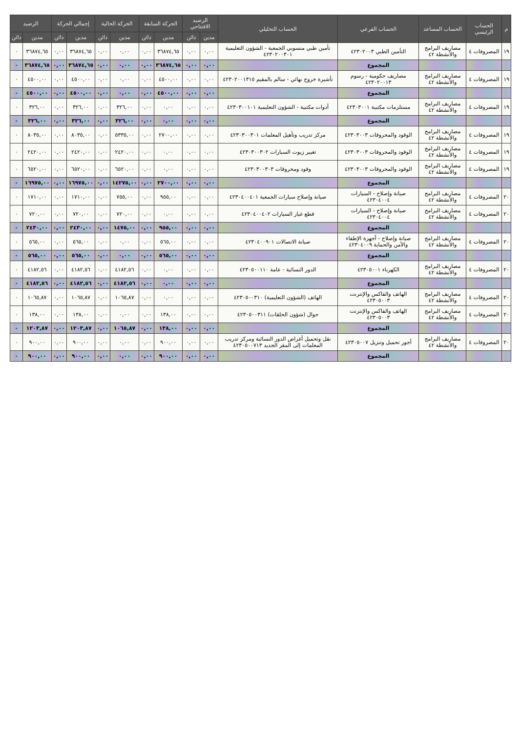| م | الحساب الرئيسي | الحساب المساعد | الحساب الفرعي | الحساب التحليلي | الرصيد الافتتاحي | | الحركة السابقة | | الحركة الحالية | | إجمالي الحركة | | الرصيد | |
| --- | --- | --- | --- | --- | --- | --- | --- | --- | --- | --- | --- | --- | --- | --- |
| | | | | | مدين | دائن | مدين | دائن | مدين | دائن | مدين | دائن | مدين | دائن |
| ١٩ | المصروفات ٤ | مصاريف البرامج والأنشطة ٤٢ | التأمين الطبي ٤٢٣٠٢٠٠٣ | تأمين طبي منسوبي الجمعية - الشؤون التعليمية ٤٢٣٠٢٠٠٣٠١ | ٠,٠٠ | ٠,٠٠ | ٣٦٨٧٤,٦٥ | ٠,٠٠ | ٠,٠٠ | ٠,٠٠ | ٣٦٨٧٤,٦٥ | ٠,٠٠ | ٣٦٨٧٤,٦٥ | ٠ |
| | | | المجموع | | ٠,٠٠ | ٠,٠٠ | ٣٦٨٧٤,٦٥ | ٠,٠٠ | ٠,٠٠ | ٠,٠٠ | ٣٦٨٧٤,٦٥ | ٠,٠٠ | ٣٦٨٧٤,٦٥ | ٠ |
| ١٩ | المصروفات ٤ | مصاريف البرامج والأنشطة ٤٢ | مصاريف حكومية - رسوم ٤٢٣٠٢٠٠١٣ | تأشيرة خروج نهائي - سالم بالمقيم ٤٢٣٠٢٠٠١٣١٥ | ٠,٠٠ | ٠,٠٠ | ٤٥٠٠,٠٠ | ٠,٠٠ | ٠,٠٠ | ٠,٠٠ | ٤٥٠٠,٠٠ | ٠,٠٠ | ٤٥٠٠,٠٠ | ٠ |
| | | | المجموع | | ٠,٠٠ | ٠,٠٠ | ٤٥٠٠,٠٠ | ٠,٠٠ | ٠,٠٠ | ٠,٠٠ | ٤٥٠٠,٠٠ | ٠,٠٠ | ٤٥٠٠,٠٠ | ٠ |
| ١٩ | المصروفات ٤ | مصاريف البرامج والأنشطة ٤٢ | مستلزمات مكتبية ٤٢٣٠٣٠٠١ | أدوات مكتبية - الشؤون التعليمية ٤٢٣٠٣٠٠١٠١ | ٠,٠٠ | ٠,٠٠ | ٠,٠٠ | ٠,٠٠ | ٣٢٦,٠٠ | ٠,٠٠ | ٣٢٦,٠٠ | ٠,٠٠ | ٣٢٦,٠٠ | ٠ |
| | | | المجموع | | ٠,٠٠ | ٠,٠٠ | ٠,٠٠ | ٠,٠٠ | ٣٢٦,٠٠ | ٠,٠٠ | ٣٢٦,٠٠ | ٠,٠٠ | ٣٢٦,٠٠ | ٠ |
| ١٩ | المصروفات ٤ | مصاريف البرامج والأنشطة ٤٢ | الوقود والمحروقات ٤٢٣٠٣٠٠٣ | مركز تدريب وتأهيل المعلمات ٤٢٣٠٣٠٠٣٠١ | ٠,٠٠ | ٠,٠٠ | ٢٧٠٠,٠٠ | ٠,٠٠ | ٥٣٣٥,٠٠ | ٠,٠٠ | ٨٠٣٥,٠٠ | ٠,٠٠ | ٨٠٣٥,٠٠ | ٠ |
| ١٩ | المصروفات ٤ | مصاريف البرامج والأنشطة ٤٢ | الوقود والمحروقات ٤٢٣٠٣٠٠٣ | تغيير زيوت السيارات ٤٢٣٠٣٠٠٣٠٢ | ٠,٠٠ | ٠,٠٠ | ٠,٠٠ | ٠,٠٠ | ٢٤٢٠,٠٠ | ٠,٠٠ | ٢٤٢٠,٠٠ | ٠,٠٠ | ٢٤٢٠,٠٠ | ٠ |
| ١٩ | المصروفات ٤ | مصاريف البرامج والأنشطة ٤٢ | الوقود والمحروقات ٤٢٣٠٣٠٠٣ | وقود ومحروقات ٤٢٣٠٣٠٠٣٠٣ | ٠,٠٠ | ٠,٠٠ | ٠,٠٠ | ٠,٠٠ | ٦٥٢٠,٠٠ | ٠,٠٠ | ٦٥٢٠,٠٠ | ٠,٠٠ | ٦٥٢٠,٠٠ | ٠ |
| | | | المجموع | | ٠,٠٠ | ٠,٠٠ | ٢٧٠٠,٠٠ | ٠,٠٠ | ١٤٢٧٥,٠٠ | ٠,٠٠ | ١٦٩٧٥,٠٠ | ٠,٠٠ | ١٦٩٧٥,٠٠ | ٠ |
| ٢٠ | المصروفات ٤ | مصاريف البرامج والأنشطة ٤٢ | صيانة وإصلاح - السيارات ٤٢٣٠٤٠٠٤ | صيانة وإصلاح سيارات الجمعية ٤٢٣٠٤٠٠٤٠١ | ٠,٠٠ | ٠,٠٠ | ٩٥٥,٠٠ | ٠,٠٠ | ٧٥٥,٠٠ | ٠,٠٠ | ١٧١٠,٠٠ | ٠,٠٠ | ١٧١٠,٠٠ | ٠ |
| ٢٠ | المصروفات ٤ | مصاريف البرامج والأنشطة ٤٢ | صيانة وإصلاح - السيارات ٤٢٣٠٤٠٠٤ | قطع غيار السيارات ٤٢٣٠٤٠٠٤٠٢ | ٠,٠٠ | ٠,٠٠ | ٠,٠٠ | ٠,٠٠ | ٧٢٠,٠٠ | ٠,٠٠ | ٧٢٠,٠٠ | ٠,٠٠ | ٧٢٠,٠٠ | ٠ |
| | | | المجموع | | ٠,٠٠ | ٠,٠٠ | ٩٥٥,٠٠ | ٠,٠٠ | ١٤٧٥,٠٠ | ٠,٠٠ | ٢٤٣٠,٠٠ | ٠,٠٠ | ٢٤٣٠,٠٠ | ٠ |
| ٢٠ | المصروفات ٤ | مصاريف البرامج والأنشطة ٤٢ | صيانة وإصلاح - أجهزة الإطفاء والأمن والحماية ٤٢٣٠٤٠٠٩ | صيانة الاتصالات ٤٢٣٠٤٠٠٩٠١ | ٠,٠٠ | ٠,٠٠ | ٥٦٥,٠٠ | ٠,٠٠ | ٠,٠٠ | ٠,٠٠ | ٥٦٥,٠٠ | ٠,٠٠ | ٥٦٥,٠٠ | ٠ |
| | | | المجموع | | ٠,٠٠ | ٠,٠٠ | ٥٦٥,٠٠ | ٠,٠٠ | ٠,٠٠ | ٠,٠٠ | ٥٦٥,٠٠ | ٠,٠٠ | ٥٦٥,٠٠ | ٠ |
| ٢٠ | المصروفات ٤ | مصاريف البرامج والأنشطة ٤٢ | الكهرباء ٤٢٣٠٥٠٠١ | الدور النسائية - عامة ٤٢٣٠٥٠٠١١٠ | ٠,٠٠ | ٠,٠٠ | ٠,٠٠ | ٠,٠٠ | ٤١٨٢,٥٦ | ٠,٠٠ | ٤١٨٢,٥٦ | ٠,٠٠ | ٤١٨٢,٥٦ | ٠ |
| | | | المجموع | | ٠,٠٠ | ٠,٠٠ | ٠,٠٠ | ٠,٠٠ | ٤١٨٢,٥٦ | ٠,٠٠ | ٤١٨٢,٥٦ | ٠,٠٠ | ٤١٨٢,٥٦ | ٠ |
| ٢٠ | المصروفات ٤ | مصاريف البرامج والأنشطة ٤٢ | الهاتف والفاكس والإنترنت ٤٢٣٠٥٠٠٣ | الهاتف (الشؤون التعليمية) ٤٢٣٠٥٠٠٣١٠ | ٠,٠٠ | ٠,٠٠ | ٠,٠٠ | ٠,٠٠ | ١٠٦٥,٨٧ | ٠,٠٠ | ١٠٦٥,٨٧ | ٠,٠٠ | ١٠٦٥,٨٧ | ٠ |
| ٢٠ | المصروفات ٤ | مصاريف البرامج والأنشطة ٤٢ | الهاتف والفاكس والإنترنت ٤٢٣٠٥٠٠٣ | جوال (شؤون الحلقات) ٤٢٣٠٥٠٠٣١١ | ٠,٠٠ | ٠,٠٠ | ١٣٨,٠٠ | ٠,٠٠ | ٠,٠٠ | ٠,٠٠ | ١٣٨,٠٠ | ٠,٠٠ | ١٣٨,٠٠ | ٠ |
| | | | المجموع | | ٠,٠٠ | ٠,٠٠ | ١٣٨,٠٠ | ٠,٠٠ | ١٠٦٥,٨٧ | ٠,٠٠ | ١٢٠٣,٨٧ | ٠,٠٠ | ١٢٠٣,٨٧ | ٠ |
| ٢٠ | المصروفات ٤ | مصاريف البرامج والأنشطة ٤٢ | أجور تحميل وتنزيل ٤٢٣٠٥٠٠٧ | نقل وتحميل أغراض الدور النسائية ومركز تدريب المعلمات إلى المقر الجديد ٤٢٣٠٥٠٠٧١٣ | ٠,٠٠ | ٠,٠٠ | ٩٠٠,٠٠ | ٠,٠٠ | ٠,٠٠ | ٠,٠٠ | ٩٠٠,٠٠ | ٠,٠٠ | ٩٠٠,٠٠ | ٠ |
| | | | المجموع | | ٠,٠٠ | ٠,٠٠ | ٩٠٠,٠٠ | ٠,٠٠ | ٠,٠٠ | ٠,٠٠ | ٩٠٠,٠٠ | ٠,٠٠ | ٩٠٠,٠٠ | ٠ |